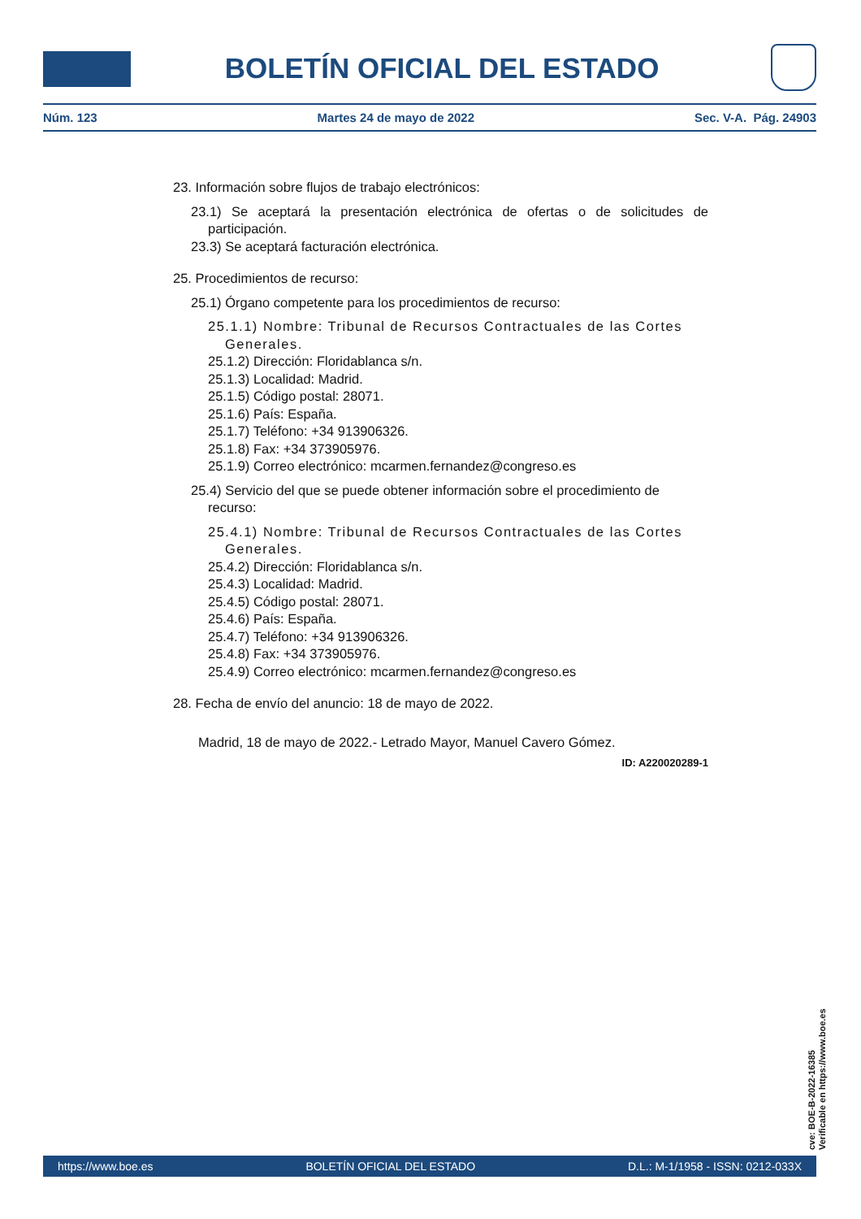BOLETÍN OFICIAL DEL ESTADO
Núm. 123 Martes 24 de mayo de 2022 Sec. V-A. Pág. 24903
23. Información sobre flujos de trabajo electrónicos:
23.1) Se aceptará la presentación electrónica de ofertas o de solicitudes de participación.
23.3) Se aceptará facturación electrónica.
25. Procedimientos de recurso:
25.1) Órgano competente para los procedimientos de recurso:
25.1.1) Nombre: Tribunal de Recursos Contractuales de las Cortes Generales.
25.1.2) Dirección: Floridablanca s/n.
25.1.3) Localidad: Madrid.
25.1.5) Código postal: 28071.
25.1.6) País: España.
25.1.7) Teléfono: +34 913906326.
25.1.8) Fax: +34 373905976.
25.1.9) Correo electrónico: mcarmen.fernandez@congreso.es
25.4) Servicio del que se puede obtener información sobre el procedimiento de recurso:
25.4.1) Nombre: Tribunal de Recursos Contractuales de las Cortes Generales.
25.4.2) Dirección: Floridablanca s/n.
25.4.3) Localidad: Madrid.
25.4.5) Código postal: 28071.
25.4.6) País: España.
25.4.7) Teléfono: +34 913906326.
25.4.8) Fax: +34 373905976.
25.4.9) Correo electrónico: mcarmen.fernandez@congreso.es
28. Fecha de envío del anuncio: 18 de mayo de 2022.
Madrid, 18 de mayo de 2022.- Letrado Mayor, Manuel Cavero Gómez.
ID: A220020289-1
cve: BOE-B-2022-16385
Verificable en https://www.boe.es
https://www.boe.es BOLETÍN OFICIAL DEL ESTADO D.L.: M-1/1958 - ISSN: 0212-033X